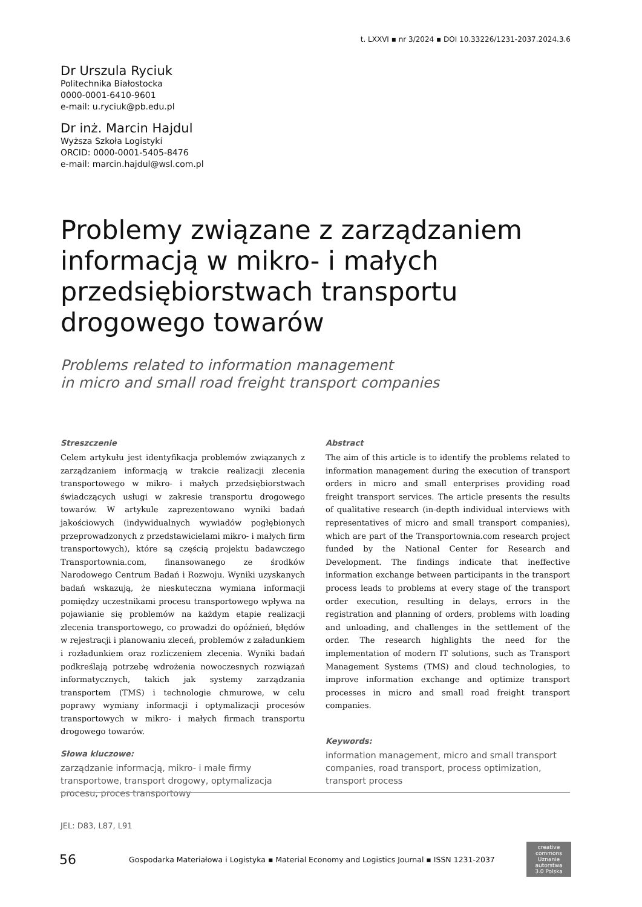t. LXXVI ▪ nr 3/2024 ▪ DOI 10.33226/1231-2037.2024.3.6
Dr Urszula Ryciuk
Politechnika Białostocka
0000-0001-6410-9601
e-mail: u.ryciuk@pb.edu.pl
Dr inż. Marcin Hajdul
Wyższa Szkoła Logistyki
ORCID: 0000-0001-5405-8476
e-mail: marcin.hajdul@wsl.com.pl
Problemy związane z zarządzaniem informacją w mikro- i małych przedsiębiorstwach transportu drogowego towarów
Problems related to information management
in micro and small road freight transport companies
Streszczenie
Celem artykułu jest identyfikacja problemów związanych z zarządzaniem informacją w trakcie realizacji zlecenia transportowego w mikro- i małych przedsiębiorstwach świadczących usługi w zakresie transportu drogowego towarów. W artykule zaprezentowano wyniki badań jakościowych (indywidualnych wywiadów pogłębionych przeprowadzonych z przedstawicielami mikro- i małych firm transportowych), które są częścią projektu badawczego Transportownia.com, finansowanego ze środków Narodowego Centrum Badań i Rozwoju. Wyniki uzyskanych badań wskazują, że nieskuteczna wymiana informacji pomiędzy uczestnikami procesu transportowego wpływa na pojawianie się problemów na każdym etapie realizacji zlecenia transportowego, co prowadzi do opóźnień, błędów w rejestracji i planowaniu zleceń, problemów z załadunkiem i rozładunkiem oraz rozliczeniem zlecenia. Wyniki badań podkreślają potrzebę wdrożenia nowoczesnych rozwiązań informatycznych, takich jak systemy zarządzania transportem (TMS) i technologie chmurowe, w celu poprawy wymiany informacji i optymalizacji procesów transportowych w mikro- i małych firmach transportu drogowego towarów.
Słowa kluczowe:
zarządzanie informacją, mikro- i małe firmy transportowe, transport drogowy, optymalizacja procesu, proces transportowy
Abstract
The aim of this article is to identify the problems related to information management during the execution of transport orders in micro and small enterprises providing road freight transport services. The article presents the results of qualitative research (in-depth individual interviews with representatives of micro and small transport companies), which are part of the Transportownia.com research project funded by the National Center for Research and Development. The findings indicate that ineffective information exchange between participants in the transport process leads to problems at every stage of the transport order execution, resulting in delays, errors in the registration and planning of orders, problems with loading and unloading, and challenges in the settlement of the order. The research highlights the need for the implementation of modern IT solutions, such as Transport Management Systems (TMS) and cloud technologies, to improve information exchange and optimize transport processes in micro and small road freight transport companies.
Keywords:
information management, micro and small transport companies, road transport, process optimization, transport process
JEL: D83, L87, L91
56
Gospodarka Materiałowa i Logistyka ▪ Material Economy and Logistics Journal ▪ ISSN 1231-2037
creative commons
Uznanie autorstwa 3.0 Polska